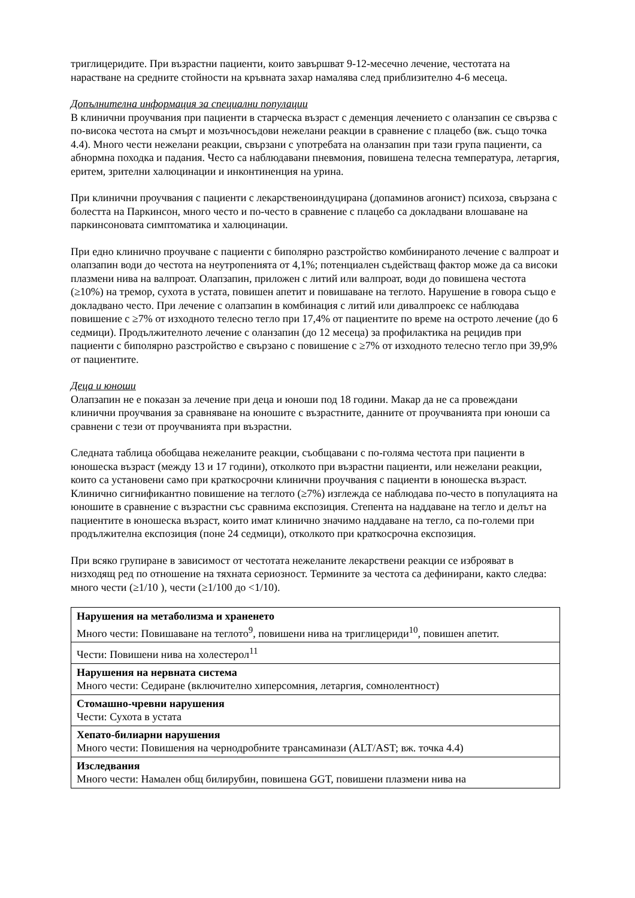триглицеридите. При възрастни пациенти, които завършват 9-12-месечно лечение, честотата на нарастване на средните стойности на кръвната захар намалява след приблизително 4-6 месеца.
Допълнителна информация за специални популации
В клинични проучвания при пациенти в старческа възраст с деменция лечението с оланзапин се свързва с по-висока честота на смърт и мозъчносъдови нежелани реакции в сравнение с плацебо (вж. също точка 4.4). Много чести нежелани реакции, свързани с употребата на оланзапин при тази група пациенти, са абнормна походка и падания. Често са наблюдавани пневмония, повишена телесна температура, летаргия, еритем, зрителни халюцинации и инконтиненция на урина.
При клинични проучвания с пациенти с лекарственоиндуцирана (допаминов агонист) психоза, свързана с болестта на Паркинсон, много често и по-често в сравнение с плацебо са докладвани влошаване на паркинсоновата симптоматика и халюцинации.
При едно клинично проучване с пациенти с биполярно разстройство комбинираното лечение с валпроат и олапзапин води до честота на неутропенията от 4,1%; потенциален съдействащ фактор може да са високи плазмени нива на валпроат. Олапзапин, приложен с литий или валпроат, води до повишена честота (≥10%) на тремор, сухота в устата, повишен апетит и повишаване на теглото. Нарушение в говора също е докладвано често. При лечение с олапзапин в комбинация с литий или дивалпроекс се наблюдава повишение с ≥7% от изходното телесно тегло при 17,4% от пациентите по време на острото лечение (до 6 седмици). Продължителното лечение с оланзапин (до 12 месеца) за профилактика на рецидив при пациенти с биполярно разстройство е свързано с повишение с ≥7% от изходното телесно тегло при 39,9% от пациентите.
Деца и юноши
Олапзапин не е показан за лечение при деца и юноши под 18 години. Макар да не са провеждани клинични проучвания за сравняване на юношите с възрастните, данните от проучванията при юноши са сравнени с тези от проучванията при възрастни.
Следната таблица обобщава нежеланите реакции, съобщавани с по-голяма честота при пациенти в юношеска възраст (между 13 и 17 години), отколкото при възрастни пациенти, или нежелани реакции, които са установени само при краткосрочни клинични проучвания с пациенти в юношеска възраст. Клинично сигнификантно повишение на теглото (≥7%) изглежда се наблюдава по-често в популацията на юношите в сравнение с възрастни със сравнима експозиция. Степента на наддаване на тегло и делът на пациентите в юношеска възраст, които имат клинично значимо наддаване на тегло, са по-големи при продължителна експозиция (поне 24 седмици), отколкото при краткосрочна експозиция.
При всяко групиране в зависимост от честотата нежеланите лекарствени реакции се изброяват в низходящ ред по отношение на тяхната сериозност. Термините за честота са дефинирани, както следва: много чести (≥1/10 ), чести (≥1/100 до <1/10).
| Нарушения на метаболизма и храненето Много чести: Повишаване на теглото<sup>9</sup>, повишени нива на триглицериди<sup>10</sup>, повишен апетит. |
| Чести: Повишени нива на холестерол<sup>11</sup> |
| Нарушения на нервната система Много чести: Седиране (включително хиперсомния, летаргия, сомнолентност) |
| Стомашно-чревни нарушения Чести: Сухота в устата |
| Хепато-билиарни нарушения Много чести: Повишения на чернодробните трансаминази (ALT/AST; вж. точка 4.4) |
| Изследвания Много чести: Намален общ билирубин, повишена GGT, повишени плазмени нива на |